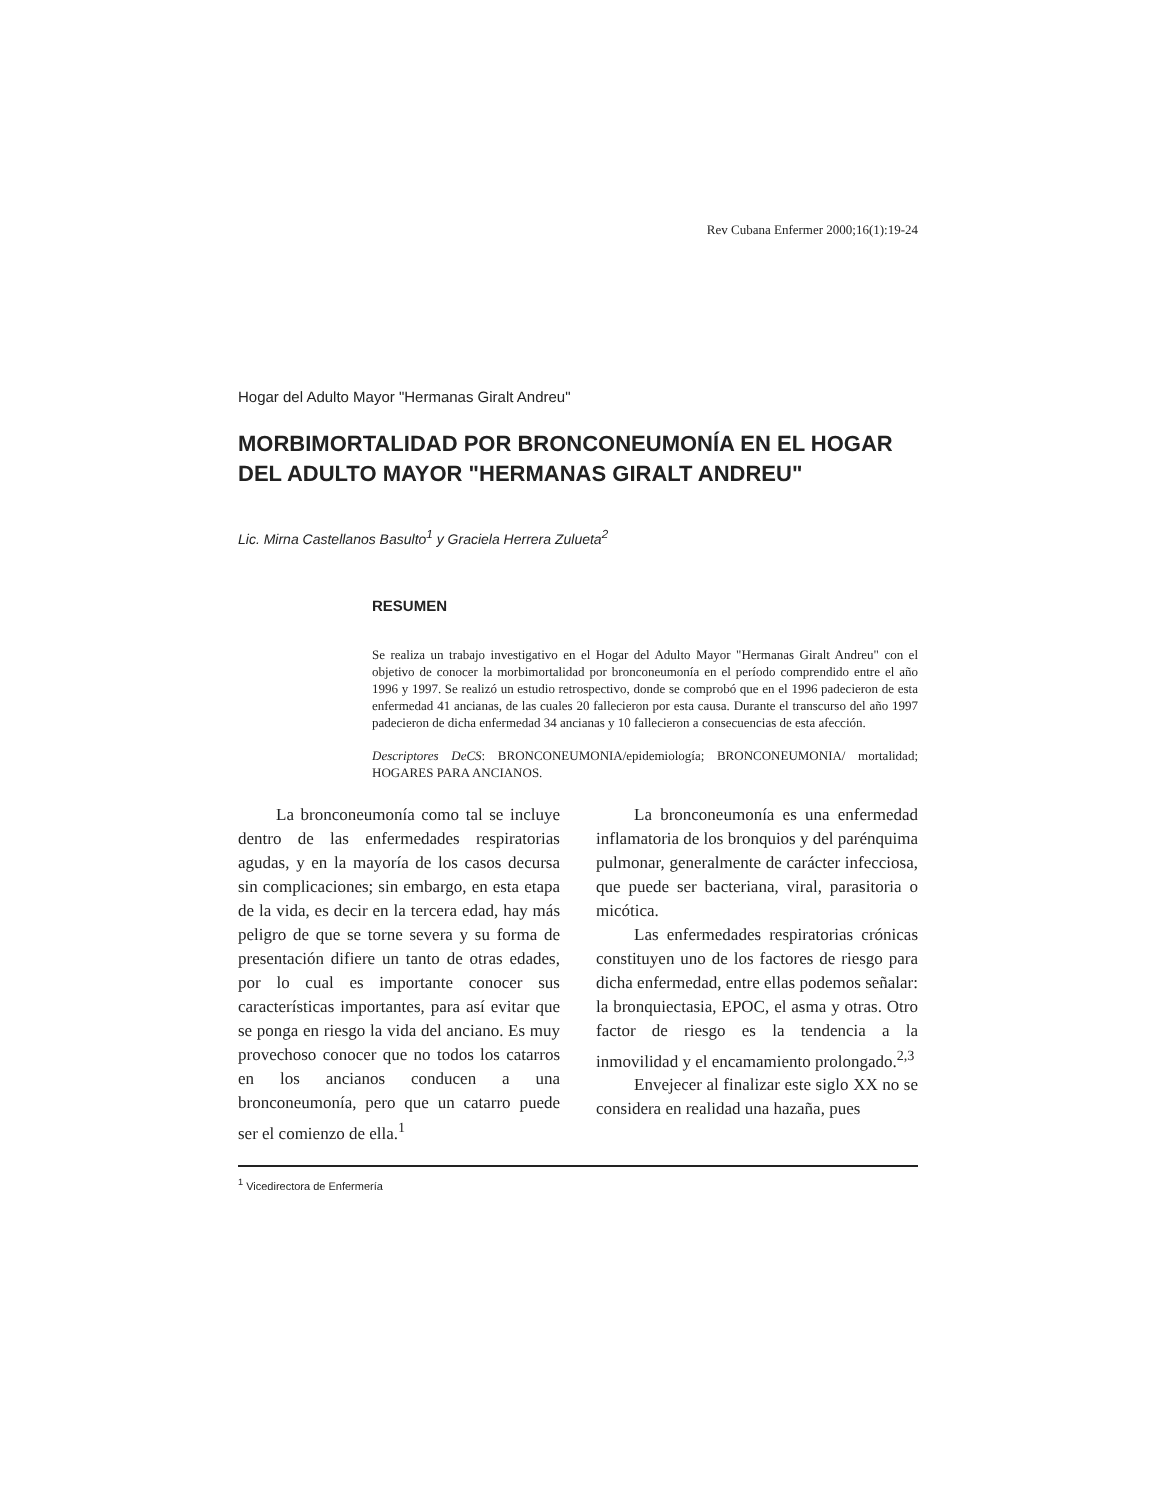Rev Cubana Enfermer 2000;16(1):19-24
Hogar del Adulto Mayor "Hermanas Giralt Andreu"
MORBIMORTALIDAD POR BRONCONEUMONÍA EN EL HOGAR DEL ADULTO MAYOR "HERMANAS GIRALT ANDREU"
Lic. Mirna Castellanos Basulto<sup>1</sup> y Graciela Herrera Zulueta<sup>2</sup>
RESUMEN
Se realiza un trabajo investigativo en el Hogar del Adulto Mayor "Hermanas Giralt Andreu" con el objetivo de conocer la morbimortalidad por bronconeumonía en el período comprendido entre el año 1996 y 1997. Se realizó un estudio retrospectivo, donde se comprobó que en el 1996 padecieron de esta enfermedad 41 ancianas, de las cuales 20 fallecieron por esta causa. Durante el transcurso del año 1997 padecieron de dicha enfermedad 34 ancianas y 10 fallecieron a consecuencias de esta afección.
Descriptores DeCS: BRONCONEUMONIA/epidemiología; BRONCONEUMONIA/ mortalidad; HOGARES PARA ANCIANOS.
La bronconeumonía como tal se incluye dentro de las enfermedades respiratorias agudas, y en la mayoría de los casos decursa sin complicaciones; sin embargo, en esta etapa de la vida, es decir en la tercera edad, hay más peligro de que se torne severa y su forma de presentación difiere un tanto de otras edades, por lo cual es importante conocer sus características importantes, para así evitar que se ponga en riesgo la vida del anciano. Es muy provechoso conocer que no todos los catarros en los ancianos conducen a una bronconeumonía, pero que un catarro puede ser el comienzo de ella.<sup>1</sup>
La bronconeumonía es una enfermedad inflamatoria de los bronquios y del parénquima pulmonar, generalmente de carácter infecciosa, que puede ser bacteriana, viral, parasitoria o micótica.
Las enfermedades respiratorias crónicas constituyen uno de los factores de riesgo para dicha enfermedad, entre ellas podemos señalar: la bronquiectasia, EPOC, el asma y otras. Otro factor de riesgo es la tendencia a la inmovilidad y el encamamiento prolongado.<sup>2,3</sup>
Envejecer al finalizar este siglo XX no se considera en realidad una hazaña, pues
<sup>1</sup> Vicedirectora de Enfermería